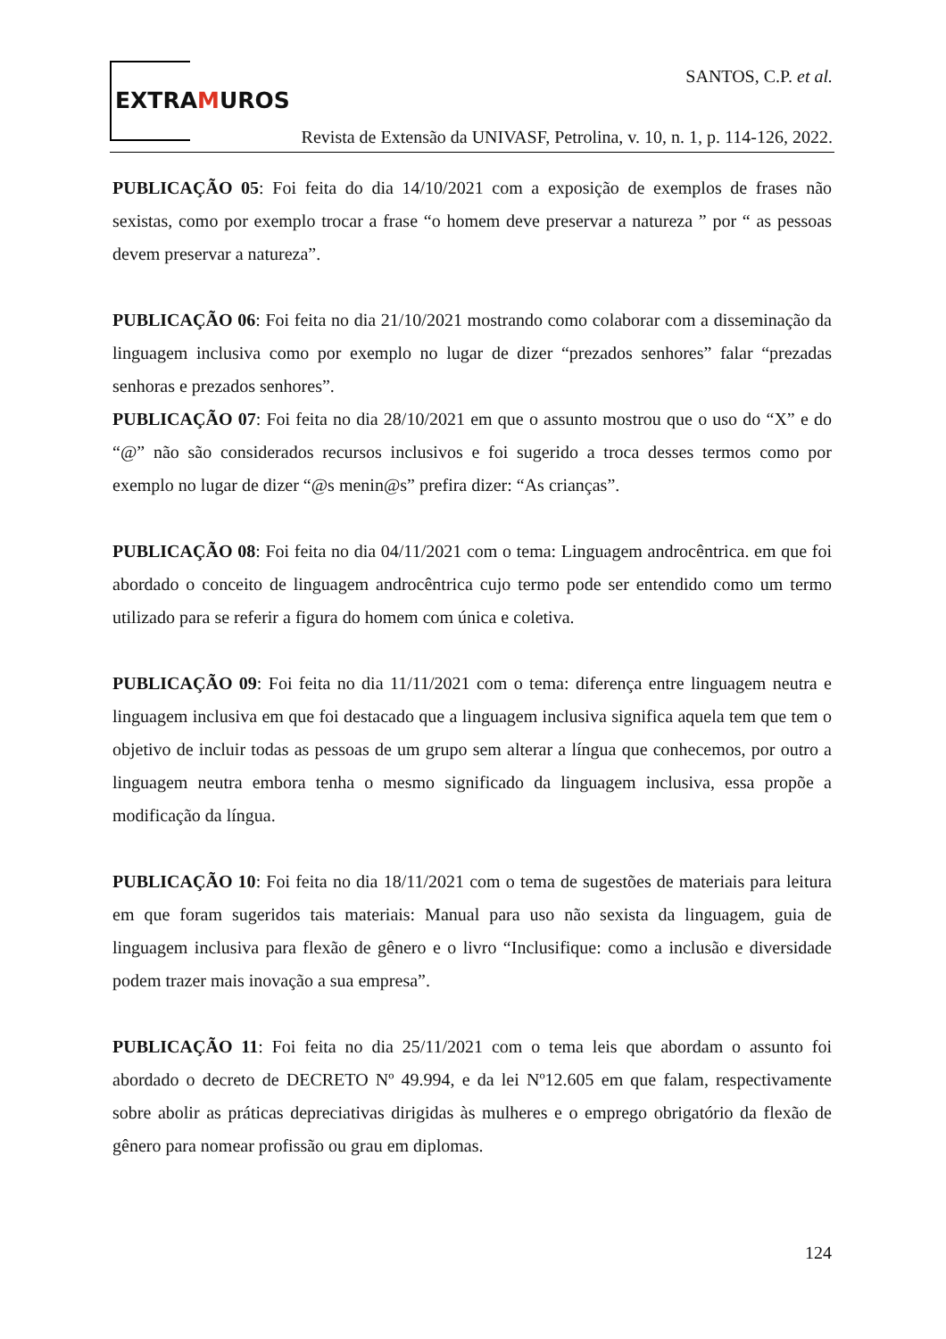EXTRAMUROS
SANTOS, C.P. et al.
Revista de Extensão da UNIVASF, Petrolina, v. 10, n. 1, p. 114-126, 2022.
PUBLICAÇÃO 05: Foi feita do dia 14/10/2021 com a exposição de exemplos de frases não sexistas, como por exemplo trocar a frase “o homem deve preservar a natureza ” por “ as pessoas devem preservar a natureza”.
PUBLICAÇÃO 06: Foi feita no dia 21/10/2021 mostrando como colaborar com a disseminação da linguagem inclusiva como por exemplo no lugar de dizer “prezados senhores” falar “prezadas senhoras e prezados senhores”.
PUBLICAÇÃO 07: Foi feita no dia 28/10/2021 em que o assunto mostrou que o uso do “X” e do “@” não são considerados recursos inclusivos e foi sugerido a troca desses termos como por exemplo no lugar de dizer “@s menin@s” prefira dizer: “As crianças”.
PUBLICAÇÃO 08: Foi feita no dia 04/11/2021 com o tema: Linguagem androcêntrica. em que foi abordado o conceito de linguagem androcêntrica cujo termo pode ser entendido como um termo utilizado para se referir a figura do homem com única e coletiva.
PUBLICAÇÃO 09: Foi feita no dia 11/11/2021 com o tema: diferença entre linguagem neutra e linguagem inclusiva em que foi destacado que a linguagem inclusiva significa aquela tem que tem o objetivo de incluir todas as pessoas de um grupo sem alterar a língua que conhecemos, por outro a linguagem neutra embora tenha o mesmo significado da linguagem inclusiva, essa propõe a modificação da língua.
PUBLICAÇÃO 10: Foi feita no dia 18/11/2021 com o tema de sugestões de materiais para leitura em que foram sugeridos tais materiais: Manual para uso não sexista da linguagem, guia de linguagem inclusiva para flexão de gênero e o livro “Inclusifique: como a inclusão e diversidade podem trazer mais inovação a sua empresa”.
PUBLICAÇÃO 11: Foi feita no dia 25/11/2021 com o tema leis que abordam o assunto foi abordado o decreto de DECRETO Nº 49.994, e da lei Nº12.605 em que falam, respectivamente sobre abolir as práticas depreciativas dirigidas às mulheres e o emprego obrigatório da flexão de gênero para nomear profissão ou grau em diplomas.
124